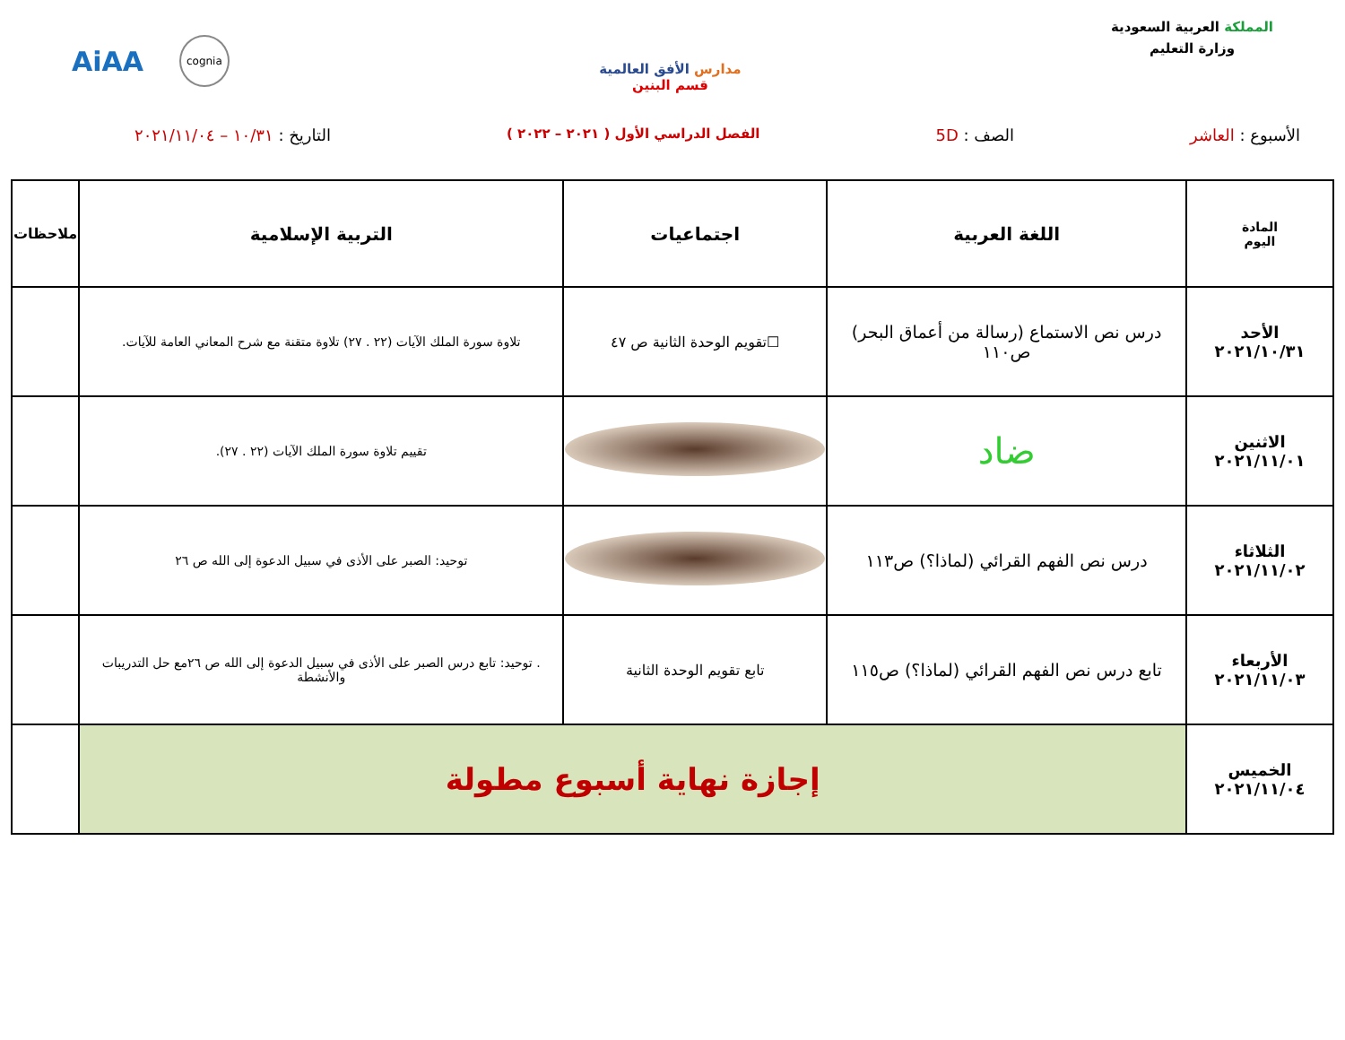المملكة العربية السعودية
وزارة التعليم
مدارس الأفق العالمية
قسم البنين
cognia AiAA
الأسبوع : العاشر الصف : 5D
الفصل الدراسي الأول ( ٢٠٢١ – ٢٠٢٢ )
التاريخ : ١٠/٣١ – ٢٠٢١/١١/٠٤
| المادة اليوم | اللغة العربية | اجتماعيات | التربية الإسلامية | ملاحظات |
| --- | --- | --- | --- | --- |
| الأحد ٢٠٢١/١٠/٣١ | درس نص الاستماع (رسالة من أعماق البحر) ص١١٠ | ☐تقويم الوحدة الثانية ص ٤٧ | تلاوة سورة الملك الآيات (٢٢ . ٢٧) تلاوة متقنة مع شرح المعاني العامة للآيات. | |
| الاثنين ٢٠٢١/١١/٠١ | ضاد | | تقييم تلاوة سورة الملك الآيات (٢٢ . ٢٧). | |
| الثلاثاء ٢٠٢١/١١/٠٢ | درس نص الفهم القرائي (لماذا؟) ص١١٣ | | توحيد: الصبر على الأذى في سبيل الدعوة إلى الله ص ٢٦ | |
| الأربعاء ٢٠٢١/١١/٠٣ | تابع درس نص الفهم القرائي (لماذا؟) ص١١٥ | تابع تقويم الوحدة الثانية | . توحيد: تابع درس الصبر على الأذى في سبيل الدعوة إلى الله ص ٢٦مع حل التدريبات والأنشطة | |
| الخميس ٢٠٢١/١١/٠٤ | إجازة نهاية أسبوع مطولة | | | |